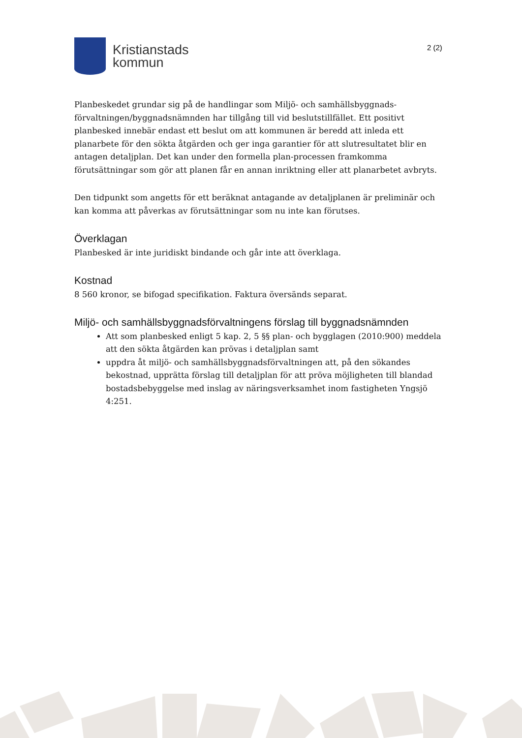Kristianstads
kommun
2 (2)
Planbeskedet grundar sig på de handlingar som Miljö- och samhällsbyggnads-förvaltningen/byggnadsnämnden har tillgång till vid beslutstillfället. Ett positivt planbesked innebär endast ett beslut om att kommunen är beredd att inleda ett planarbete för den sökta åtgärden och ger inga garantier för att slutresultatet blir en antagen detaljplan. Det kan under den formella plan-processen framkomma förutsättningar som gör att planen får en annan inriktning eller att planarbetet avbryts.
Den tidpunkt som angetts för ett beräknat antagande av detaljplanen är preliminär och kan komma att påverkas av förutsättningar som nu inte kan förutses.
Överklagan
Planbesked är inte juridiskt bindande och går inte att överklaga.
Kostnad
8 560 kronor, se bifogad specifikation. Faktura översänds separat.
Miljö- och samhällsbyggnadsförvaltningens förslag till byggnadsnämnden
Att som planbesked enligt 5 kap. 2, 5 §§ plan- och bygglagen (2010:900) meddela att den sökta åtgärden kan prövas i detaljplan samt
uppdra åt miljö- och samhällsbyggnadsförvaltningen att, på den sökandes bekostnad, upprätta förslag till detaljplan för att pröva möjligheten till blandad bostadsbebyggelse med inslag av näringsverksamhet inom fastigheten Yngsjö 4:251.